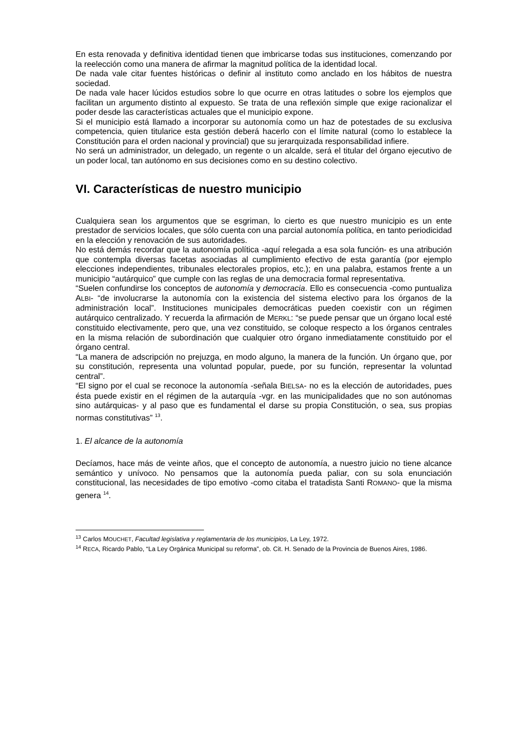En esta renovada y definitiva identidad tienen que imbricarse todas sus instituciones, comenzando por la reelección como una manera de afirmar la magnitud política de la identidad local.
De nada vale citar fuentes históricas o definir al instituto como anclado en los hábitos de nuestra sociedad.
De nada vale hacer lúcidos estudios sobre lo que ocurre en otras latitudes o sobre los ejemplos que facilitan un argumento distinto al expuesto. Se trata de una reflexión simple que exige racionalizar el poder desde las características actuales que el municipio expone.
Si el municipio está llamado a incorporar su autonomía como un haz de potestades de su exclusiva competencia, quien titularice esta gestión deberá hacerlo con el límite natural (como lo establece la Constitución para el orden nacional y provincial) que su jerarquizada responsabilidad infiere.
No será un administrador, un delegado, un regente o un alcalde, será el titular del órgano ejecutivo de un poder local, tan autónomo en sus decisiones como en su destino colectivo.
VI. Características de nuestro municipio
Cualquiera sean los argumentos que se esgriman, lo cierto es que nuestro municipio es un ente prestador de servicios locales, que sólo cuenta con una parcial autonomía política, en tanto periodicidad en la elección y renovación de sus autoridades.
No está demás recordar que la autonomía política -aquí relegada a esa sola función- es una atribución que contempla diversas facetas asociadas al cumplimiento efectivo de esta garantía (por ejemplo elecciones independientes, tribunales electorales propios, etc.); en una palabra, estamos frente a un municipio “autárquico” que cumple con las reglas de una democracia formal representativa.
“Suelen confundirse los conceptos de autonomía y democracia. Ello es consecuencia -como puntualiza ALBI- “de involucrarse la autonomía con la existencia del sistema electivo para los órganos de la administración local”. Instituciones municipales democráticas pueden coexistir con un régimen autárquico centralizado. Y recuerda la afirmación de MERKL: “se puede pensar que un órgano local esté constituido electivamente, pero que, una vez constituido, se coloque respecto a los órganos centrales en la misma relación de subordinación que cualquier otro órgano inmediatamente constituido por el órgano central.
“La manera de adscripción no prejuzga, en modo alguno, la manera de la función. Un órgano que, por su constitución, representa una voluntad popular, puede, por su función, representar la voluntad central”.
“El signo por el cual se reconoce la autonomía -señala BIELSA- no es la elección de autoridades, pues ésta puede existir en el régimen de la autarquía -vgr. en las municipalidades que no son autónomas sino autárquicas- y al paso que es fundamental el darse su propia Constitución, o sea, sus propias normas constitutivas” <sup>13</sup>.
1. El alcance de la autonomía
Decíamos, hace más de veinte años, que el concepto de autonomía, a nuestro juicio no tiene alcance semántico y unívoco. No pensamos que la autonomía pueda paliar, con su sola enunciación constitucional, las necesidades de tipo emotivo -como citaba el tratadista Santi ROMANO- que la misma genera <sup>14</sup>.
<sup>13</sup> Carlos MOUCHET, Facultad legislativa y reglamentaria de los municipios, La Ley, 1972.
<sup>14</sup> RECA, Ricardo Pablo, “La Ley Orgánica Municipal su reforma”, ob. Cit. H. Senado de la Provincia de Buenos Aires, 1986.